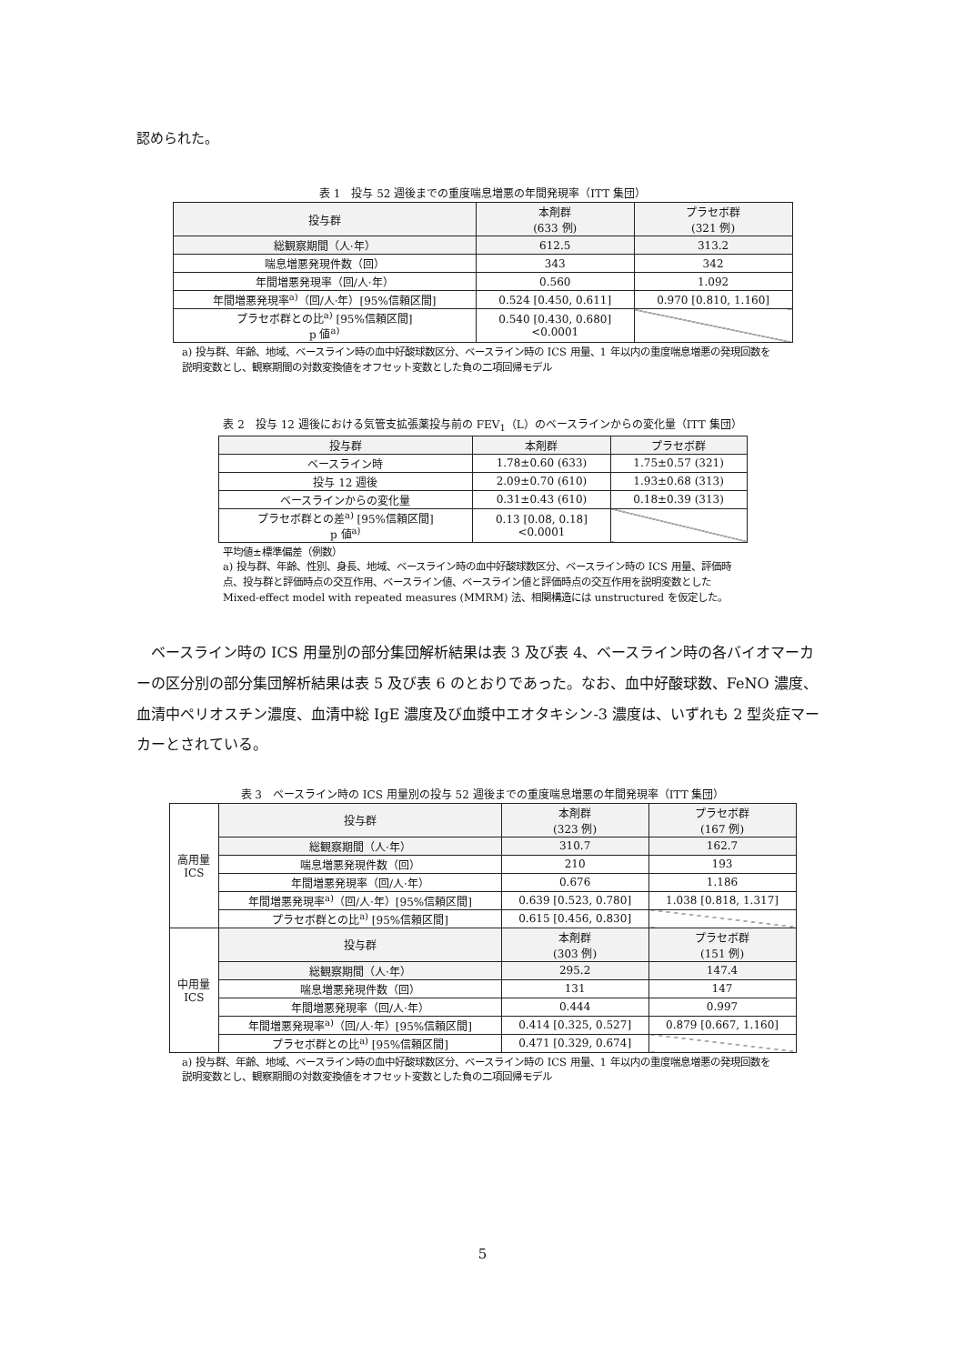認められた。
表 1　投与 52 週後までの重度喘息増悪の年間発現率（ITT 集団）
| 投与群 | 本剤群 (633 例) | プラセボ群 (321 例) |
| --- | --- | --- |
| 総観察期間（人·年） | 612.5 | 313.2 |
| 喘息増悪発現件数（回） | 343 | 342 |
| 年間増悪発現率（回/人·年） | 0.560 | 1.092 |
| 年間増悪発現率<sup>a)</sup>（回/人·年）[95%信頼区間] | 0.524 [0.450, 0.611] | 0.970 [0.810, 1.160] |
| プラセボ群との比<sup>a)</sup> [95%信頼区間] p 値<sup>a)</sup> | 0.540 [0.430, 0.680] <0.0001 | |
a) 投与群、年齢、地域、ベースライン時の血中好酸球数区分、ベースライン時の ICS 用量、1 年以内の重度喘息増悪の発現回数を説明変数とし、観察期間の対数変換値をオフセット変数とした負の二項回帰モデル
表 2　投与 12 週後における気管支拡張薬投与前の FEV<sub>1</sub>（L）のベースラインからの変化量（ITT 集団）
| 投与群 | 本剤群 | プラセボ群 |
| --- | --- | --- |
| ベースライン時 | 1.78±0.60 (633) | 1.75±0.57 (321) |
| 投与 12 週後 | 2.09±0.70 (610) | 1.93±0.68 (313) |
| ベースラインからの変化量 | 0.31±0.43 (610) | 0.18±0.39 (313) |
| プラセボ群との差<sup>a)</sup> [95%信頼区間] p 値<sup>a)</sup> | 0.13 [0.08, 0.18] <0.0001 | |
平均値±標準偏差（例数）
a) 投与群、年齢、性別、身長、地域、ベースライン時の血中好酸球数区分、ベースライン時の ICS 用量、評価時点、投与群と評価時点の交互作用、ベースライン値、ベースライン値と評価時点の交互作用を説明変数とした Mixed-effect model with repeated measures (MMRM) 法、相関構造には unstructured を仮定した。
　ベースライン時の ICS 用量別の部分集団解析結果は表 3 及び表 4、ベースライン時の各バイオマーカーの区分別の部分集団解析結果は表 5 及び表 6 のとおりであった。なお、血中好酸球数、FeNO 濃度、血清中ペリオスチン濃度、血清中総 IgE 濃度及び血漿中エオタキシン-3 濃度は、いずれも 2 型炎症マーカーとされている。
表 3　ベースライン時の ICS 用量別の投与 52 週後までの重度喘息増悪の年間発現率（ITT 集団）
| 高用量 ICS | 投与群 | 本剤群 (323 例) | プラセボ群 (167 例) |
| | 総観察期間（人·年） | 310.7 | 162.7 |
| | 喘息増悪発現件数（回） | 210 | 193 |
| | 年間増悪発現率（回/人·年） | 0.676 | 1.186 |
| | 年間増悪発現率<sup>a)</sup>（回/人·年）[95%信頼区間] | 0.639 [0.523, 0.780] | 1.038 [0.818, 1.317] |
| | プラセボ群との比<sup>a)</sup> [95%信頼区間] | 0.615 [0.456, 0.830] | |
| 中用量 ICS | 投与群 | 本剤群 (303 例) | プラセボ群 (151 例) |
| | 総観察期間（人·年） | 295.2 | 147.4 |
| | 喘息増悪発現件数（回） | 131 | 147 |
| | 年間増悪発現率（回/人·年） | 0.444 | 0.997 |
| | 年間増悪発現率<sup>a)</sup>（回/人·年）[95%信頼区間] | 0.414 [0.325, 0.527] | 0.879 [0.667, 1.160] |
| | プラセボ群との比<sup>a)</sup> [95%信頼区間] | 0.471 [0.329, 0.674] | |
a) 投与群、年齢、地域、ベースライン時の血中好酸球数区分、ベースライン時の ICS 用量、1 年以内の重度喘息増悪の発現回数を説明変数とし、観察期間の対数変換値をオフセット変数とした負の二項回帰モデル
5